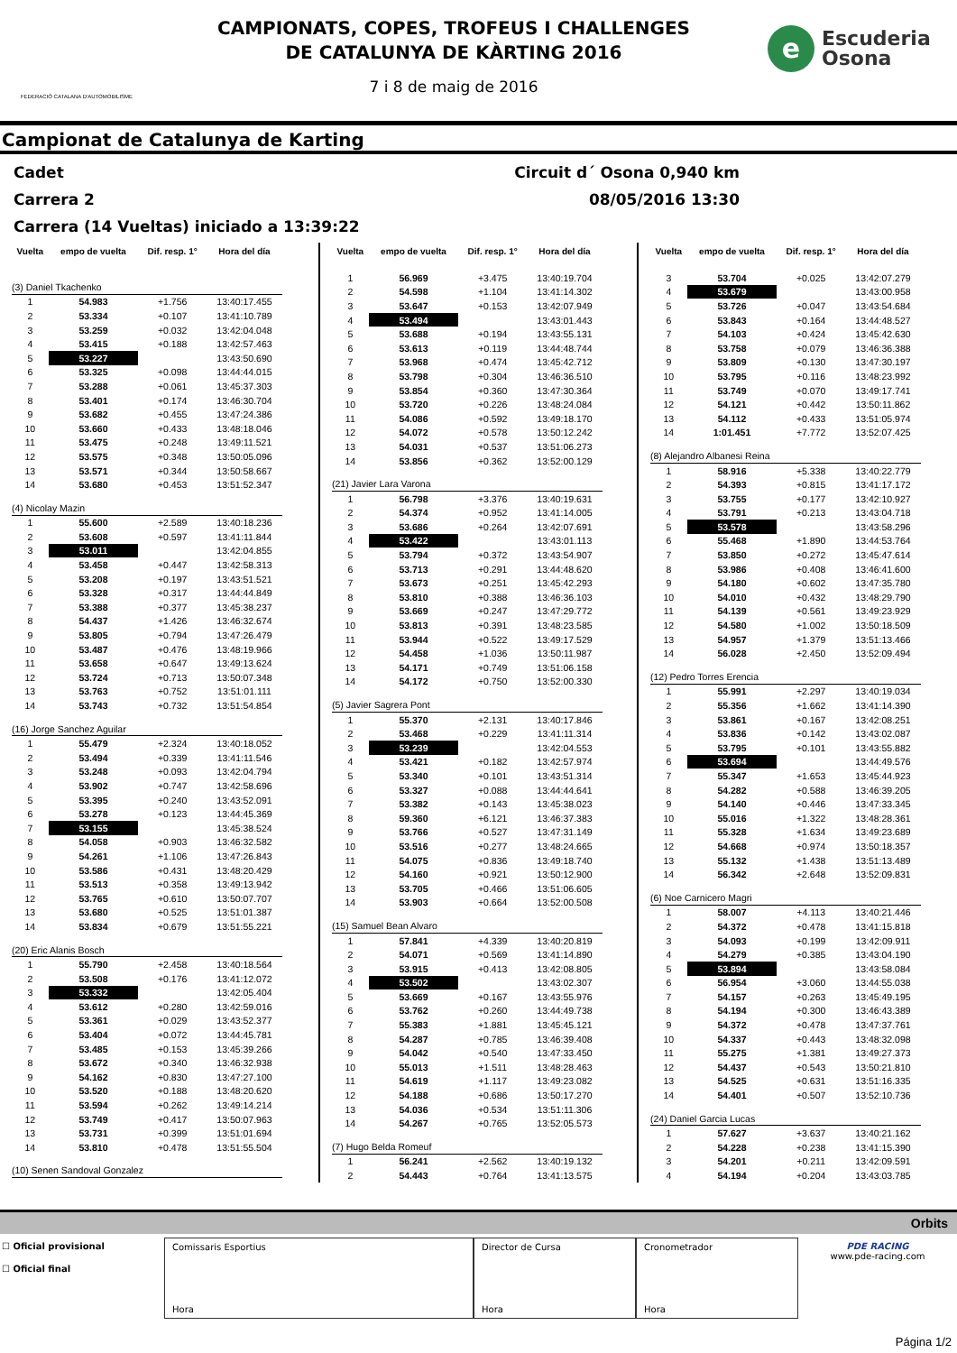FEDERACIÓ CATALANA D'AUTOMOBILISME
CAMPIONATS, COPES, TROFEUS I CHALLENGES
DE CATALUNYA DE KÀRTING 2016
7 i 8 de maig de 2016
e
Escuderia
Osona
Campionat de Catalunya de Karting
Cadet Circuit d´ Osona 0,940 km
Carrera 2 08/05/2016 13:30
Carrera (14 Vueltas) iniciado a 13:39:22
| Vuelta | empo de vuelta | Dif. resp. 1° | Hora del día |
| --- | --- | --- | --- |
| (3) Daniel Tkachenko | | | |
| 1 | 54.983 | +1.756 | 13:40:17.455 |
| 2 | 53.334 | +0.107 | 13:41:10.789 |
| 3 | 53.259 | +0.032 | 13:42:04.048 |
| 4 | 53.415 | +0.188 | 13:42:57.463 |
| 5 | 53.227 | | 13:43:50.690 |
| 6 | 53.325 | +0.098 | 13:44:44.015 |
| 7 | 53.288 | +0.061 | 13:45:37.303 |
| 8 | 53.401 | +0.174 | 13:46:30.704 |
| 9 | 53.682 | +0.455 | 13:47:24.386 |
| 10 | 53.660 | +0.433 | 13:48:18.046 |
| 11 | 53.475 | +0.248 | 13:49:11.521 |
| 12 | 53.575 | +0.348 | 13:50:05.096 |
| 13 | 53.571 | +0.344 | 13:50:58.667 |
| 14 | 53.680 | +0.453 | 13:51:52.347 |
| (4) Nicolay Mazin | | | |
| 1 | 55.600 | +2.589 | 13:40:18.236 |
| 2 | 53.608 | +0.597 | 13:41:11.844 |
| 3 | 53.011 | | 13:42:04.855 |
| 4 | 53.458 | +0.447 | 13:42:58.313 |
| 5 | 53.208 | +0.197 | 13:43:51.521 |
| 6 | 53.328 | +0.317 | 13:44:44.849 |
| 7 | 53.388 | +0.377 | 13:45:38.237 |
| 8 | 54.437 | +1.426 | 13:46:32.674 |
| 9 | 53.805 | +0.794 | 13:47:26.479 |
| 10 | 53.487 | +0.476 | 13:48:19.966 |
| 11 | 53.658 | +0.647 | 13:49:13.624 |
| 12 | 53.724 | +0.713 | 13:50:07.348 |
| 13 | 53.763 | +0.752 | 13:51:01.111 |
| 14 | 53.743 | +0.732 | 13:51:54.854 |
| (16) Jorge Sanchez Aguilar | | | |
| 1 | 55.479 | +2.324 | 13:40:18.052 |
| 2 | 53.494 | +0.339 | 13:41:11.546 |
| 3 | 53.248 | +0.093 | 13:42:04.794 |
| 4 | 53.902 | +0.747 | 13:42:58.696 |
| 5 | 53.395 | +0.240 | 13:43:52.091 |
| 6 | 53.278 | +0.123 | 13:44:45.369 |
| 7 | 53.155 | | 13:45:38.524 |
| 8 | 54.058 | +0.903 | 13:46:32.582 |
| 9 | 54.261 | +1.106 | 13:47:26.843 |
| 10 | 53.586 | +0.431 | 13:48:20.429 |
| 11 | 53.513 | +0.358 | 13:49:13.942 |
| 12 | 53.765 | +0.610 | 13:50:07.707 |
| 13 | 53.680 | +0.525 | 13:51:01.387 |
| 14 | 53.834 | +0.679 | 13:51:55.221 |
| (20) Eric Alanis Bosch | | | |
| 1 | 55.790 | +2.458 | 13:40:18.564 |
| 2 | 53.508 | +0.176 | 13:41:12.072 |
| 3 | 53.332 | | 13:42:05.404 |
| 4 | 53.612 | +0.280 | 13:42:59.016 |
| 5 | 53.361 | +0.029 | 13:43:52.377 |
| 6 | 53.404 | +0.072 | 13:44:45.781 |
| 7 | 53.485 | +0.153 | 13:45:39.266 |
| 8 | 53.672 | +0.340 | 13:46:32.938 |
| 9 | 54.162 | +0.830 | 13:47:27.100 |
| 10 | 53.520 | +0.188 | 13:48:20.620 |
| 11 | 53.594 | +0.262 | 13:49:14.214 |
| 12 | 53.749 | +0.417 | 13:50:07.963 |
| 13 | 53.731 | +0.399 | 13:51:01.694 |
| 14 | 53.810 | +0.478 | 13:51:55.504 |
| (10) Senen Sandoval Gonzalez | | | |
| Vuelta | empo de vuelta | Dif. resp. 1° | Hora del día |
| --- | --- | --- | --- |
| 1 | 56.969 | +3.475 | 13:40:19.704 |
| 2 | 54.598 | +1.104 | 13:41:14.302 |
| 3 | 53.647 | +0.153 | 13:42:07.949 |
| 4 | 53.494 | | 13:43:01.443 |
| 5 | 53.688 | +0.194 | 13:43:55.131 |
| 6 | 53.613 | +0.119 | 13:44:48.744 |
| 7 | 53.968 | +0.474 | 13:45:42.712 |
| 8 | 53.798 | +0.304 | 13:46:36.510 |
| 9 | 53.854 | +0.360 | 13:47:30.364 |
| 10 | 53.720 | +0.226 | 13:48:24.084 |
| 11 | 54.086 | +0.592 | 13:49:18.170 |
| 12 | 54.072 | +0.578 | 13:50:12.242 |
| 13 | 54.031 | +0.537 | 13:51:06.273 |
| 14 | 53.856 | +0.362 | 13:52:00.129 |
| (21) Javier Lara Varona | | | |
| 1 | 56.798 | +3.376 | 13:40:19.631 |
| 2 | 54.374 | +0.952 | 13:41:14.005 |
| 3 | 53.686 | +0.264 | 13:42:07.691 |
| 4 | 53.422 | | 13:43:01.113 |
| 5 | 53.794 | +0.372 | 13:43:54.907 |
| 6 | 53.713 | +0.291 | 13:44:48.620 |
| 7 | 53.673 | +0.251 | 13:45:42.293 |
| 8 | 53.810 | +0.388 | 13:46:36.103 |
| 9 | 53.669 | +0.247 | 13:47:29.772 |
| 10 | 53.813 | +0.391 | 13:48:23.585 |
| 11 | 53.944 | +0.522 | 13:49:17.529 |
| 12 | 54.458 | +1.036 | 13:50:11.987 |
| 13 | 54.171 | +0.749 | 13:51:06.158 |
| 14 | 54.172 | +0.750 | 13:52:00.330 |
| (5) Javier Sagrera Pont | | | |
| 1 | 55.370 | +2.131 | 13:40:17.846 |
| 2 | 53.468 | +0.229 | 13:41:11.314 |
| 3 | 53.239 | | 13:42:04.553 |
| 4 | 53.421 | +0.182 | 13:42:57.974 |
| 5 | 53.340 | +0.101 | 13:43:51.314 |
| 6 | 53.327 | +0.088 | 13:44:44.641 |
| 7 | 53.382 | +0.143 | 13:45:38.023 |
| 8 | 59.360 | +6.121 | 13:46:37.383 |
| 9 | 53.766 | +0.527 | 13:47:31.149 |
| 10 | 53.516 | +0.277 | 13:48:24.665 |
| 11 | 54.075 | +0.836 | 13:49:18.740 |
| 12 | 54.160 | +0.921 | 13:50:12.900 |
| 13 | 53.705 | +0.466 | 13:51:06.605 |
| 14 | 53.903 | +0.664 | 13:52:00.508 |
| (15) Samuel Bean Alvaro | | | |
| 1 | 57.841 | +4.339 | 13:40:20.819 |
| 2 | 54.071 | +0.569 | 13:41:14.890 |
| 3 | 53.915 | +0.413 | 13:42:08.805 |
| 4 | 53.502 | | 13:43:02.307 |
| 5 | 53.669 | +0.167 | 13:43:55.976 |
| 6 | 53.762 | +0.260 | 13:44:49.738 |
| 7 | 55.383 | +1.881 | 13:45:45.121 |
| 8 | 54.287 | +0.785 | 13:46:39.408 |
| 9 | 54.042 | +0.540 | 13:47:33.450 |
| 10 | 55.013 | +1.511 | 13:48:28.463 |
| 11 | 54.619 | +1.117 | 13:49:23.082 |
| 12 | 54.188 | +0.686 | 13:50:17.270 |
| 13 | 54.036 | +0.534 | 13:51:11.306 |
| 14 | 54.267 | +0.765 | 13:52:05.573 |
| (7) Hugo Belda Romeuf | | | |
| 1 | 56.241 | +2.562 | 13:40:19.132 |
| 2 | 54.443 | +0.764 | 13:41:13.575 |
| Vuelta | empo de vuelta | Dif. resp. 1° | Hora del día |
| --- | --- | --- | --- |
| 3 | 53.704 | +0.025 | 13:42:07.279 |
| 4 | 53.679 | | 13:43:00.958 |
| 5 | 53.726 | +0.047 | 13:43:54.684 |
| 6 | 53.843 | +0.164 | 13:44:48.527 |
| 7 | 54.103 | +0.424 | 13:45:42.630 |
| 8 | 53.758 | +0.079 | 13:46:36.388 |
| 9 | 53.809 | +0.130 | 13:47:30.197 |
| 10 | 53.795 | +0.116 | 13:48:23.992 |
| 11 | 53.749 | +0.070 | 13:49:17.741 |
| 12 | 54.121 | +0.442 | 13:50:11.862 |
| 13 | 54.112 | +0.433 | 13:51:05.974 |
| 14 | 1:01.451 | +7.772 | 13:52:07.425 |
| (8) Alejandro Albanesi Reina | | | |
| 1 | 58.916 | +5.338 | 13:40:22.779 |
| 2 | 54.393 | +0.815 | 13:41:17.172 |
| 3 | 53.755 | +0.177 | 13:42:10.927 |
| 4 | 53.791 | +0.213 | 13:43:04.718 |
| 5 | 53.578 | | 13:43:58.296 |
| 6 | 55.468 | +1.890 | 13:44:53.764 |
| 7 | 53.850 | +0.272 | 13:45:47.614 |
| 8 | 53.986 | +0.408 | 13:46:41.600 |
| 9 | 54.180 | +0.602 | 13:47:35.780 |
| 10 | 54.010 | +0.432 | 13:48:29.790 |
| 11 | 54.139 | +0.561 | 13:49:23.929 |
| 12 | 54.580 | +1.002 | 13:50:18.509 |
| 13 | 54.957 | +1.379 | 13:51:13.466 |
| 14 | 56.028 | +2.450 | 13:52:09.494 |
| (12) Pedro Torres Erencia | | | |
| 1 | 55.991 | +2.297 | 13:40:19.034 |
| 2 | 55.356 | +1.662 | 13:41:14.390 |
| 3 | 53.861 | +0.167 | 13:42:08.251 |
| 4 | 53.836 | +0.142 | 13:43:02.087 |
| 5 | 53.795 | +0.101 | 13:43:55.882 |
| 6 | 53.694 | | 13:44:49.576 |
| 7 | 55.347 | +1.653 | 13:45:44.923 |
| 8 | 54.282 | +0.588 | 13:46:39.205 |
| 9 | 54.140 | +0.446 | 13:47:33.345 |
| 10 | 55.016 | +1.322 | 13:48:28.361 |
| 11 | 55.328 | +1.634 | 13:49:23.689 |
| 12 | 54.668 | +0.974 | 13:50:18.357 |
| 13 | 55.132 | +1.438 | 13:51:13.489 |
| 14 | 56.342 | +2.648 | 13:52:09.831 |
| (6) Noe Carnicero Magri | | | |
| 1 | 58.007 | +4.113 | 13:40:21.446 |
| 2 | 54.372 | +0.478 | 13:41:15.818 |
| 3 | 54.093 | +0.199 | 13:42:09.911 |
| 4 | 54.279 | +0.385 | 13:43:04.190 |
| 5 | 53.894 | | 13:43:58.084 |
| 6 | 56.954 | +3.060 | 13:44:55.038 |
| 7 | 54.157 | +0.263 | 13:45:49.195 |
| 8 | 54.194 | +0.300 | 13:46:43.389 |
| 9 | 54.372 | +0.478 | 13:47:37.761 |
| 10 | 54.337 | +0.443 | 13:48:32.098 |
| 11 | 55.275 | +1.381 | 13:49:27.373 |
| 12 | 54.437 | +0.543 | 13:50:21.810 |
| 13 | 54.525 | +0.631 | 13:51:16.335 |
| 14 | 54.401 | +0.507 | 13:52:10.736 |
| (24) Daniel Garcia Lucas | | | |
| 1 | 57.627 | +3.637 | 13:40:21.162 |
| 2 | 54.228 | +0.238 | 13:41:15.390 |
| 3 | 54.201 | +0.211 | 13:42:09.591 |
| 4 | 54.194 | +0.204 | 13:43:03.785 |
Orbits
☐ Oficial provisional
☐ Oficial final
Comissaris Esportius
Hora
Director de Cursa
Hora
Cronometrador
Hora
PDE RACING
www.pde-racing.com
Página 1/2